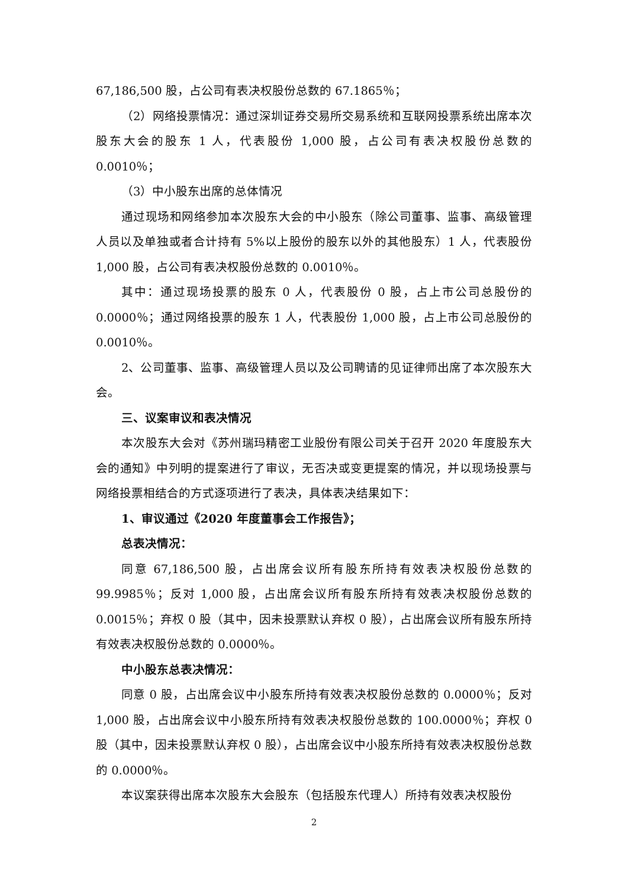67,186,500 股，占公司有表决权股份总数的 67.1865％；
（2）网络投票情况：通过深圳证券交易所交易系统和互联网投票系统出席本次股东大会的股东 1 人，代表股份 1,000 股，占公司有表决权股份总数的0.0010％；
（3）中小股东出席的总体情况
通过现场和网络参加本次股东大会的中小股东（除公司董事、监事、高级管理人员以及单独或者合计持有 5%以上股份的股东以外的其他股东）1 人，代表股份 1,000 股，占公司有表决权股份总数的 0.0010％。
其中：通过现场投票的股东 0 人，代表股份 0 股，占上市公司总股份的0.0000％；通过网络投票的股东 1 人，代表股份 1,000 股，占上市公司总股份的0.0010％。
2、公司董事、监事、高级管理人员以及公司聘请的见证律师出席了本次股东大会。
三、议案审议和表决情况
本次股东大会对《苏州瑞玛精密工业股份有限公司关于召开 2020 年度股东大会的通知》中列明的提案进行了审议，无否决或变更提案的情况，并以现场投票与网络投票相结合的方式逐项进行了表决，具体表决结果如下：
1、审议通过《2020 年度董事会工作报告》；
总表决情况：
同意 67,186,500 股，占出席会议所有股东所持有效表决权股份总数的99.9985％；反对 1,000 股，占出席会议所有股东所持有效表决权股份总数的0.0015％；弃权 0 股（其中，因未投票默认弃权 0 股），占出席会议所有股东所持有效表决权股份总数的 0.0000％。
中小股东总表决情况：
同意 0 股，占出席会议中小股东所持有效表决权股份总数的 0.0000％；反对1,000 股，占出席会议中小股东所持有效表决权股份总数的 100.0000％；弃权 0 股（其中，因未投票默认弃权 0 股），占出席会议中小股东所持有效表决权股份总数的 0.0000％。
本议案获得出席本次股东大会股东（包括股东代理人）所持有效表决权股份
2